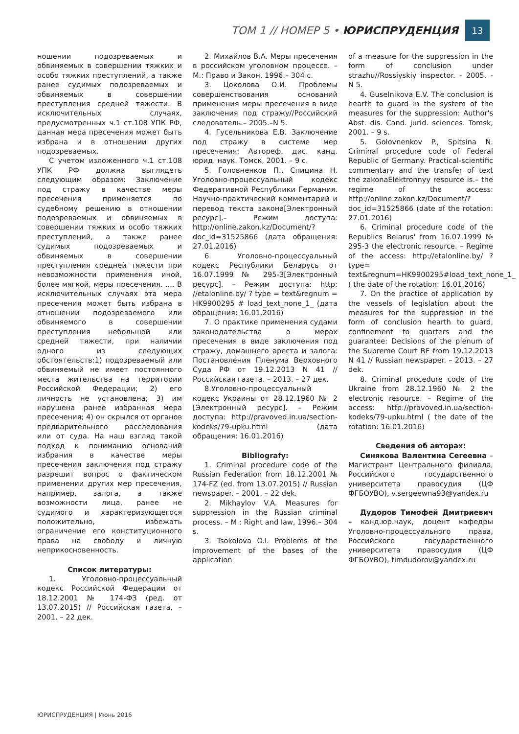ТОМ 1 // НОМЕР 5 • ЮРИСПРУДЕНЦИЯ
13
ношении подозреваемых и обвиняемых в совершении тяжких и особо тяжких преступлений, а также ранее судимых подозреваемых и обвиняемых в совершении преступления средней тяжести. В исключительных случаях, предусмотренных ч.1 ст.108 УПК РФ, данная мера пресечения может быть избрана и в отношении других подозреваемых.
С учетом изложенного ч.1 ст.108 УПК РФ должна выглядеть следующим образом: Заключение под стражу в качестве меры пресечения применяется по судебному решению в отношении подозреваемых и обвиняемых в совершении тяжких и особо тяжких преступлений, а также ранее судимых подозреваемых и обвиняемых в совершении преступления средней тяжести при невозможности применения иной, более мягкой, меры пресечения. .... В исключительных случаях эта мера пресечения может быть избрана в отношении подозреваемого или обвиняемого в совершении преступления небольшой или средней тяжести, при наличии одного из следующих обстоятельств:1) подозреваемый или обвиняемый не имеет постоянного места жительства на территории Российской Федерации; 2) его личность не установлена; 3) им нарушена ранее избранная мера пресечения; 4) он скрылся от органов предварительного расследования или от суда. На наш взгляд такой подход к пониманию оснований избрания в качестве меры пресечения заключения под стражу разрешит вопрос о фактическом применении других мер пресечения, например, залога, а также возможности лица, ранее не судимого и характеризующегося положительно, избежать ограничение его конституционного права на свободу и личную неприкосновенность.
Список литературы:
1. Уголовно-процессуальный кодекс Российской Федерации от 18.12.2001 № 174-ФЗ (ред. от 13.07.2015) // Российская газета. – 2001. – 22 дек.
2. Михайлов В.А. Меры пресечения в российском уголовном процессе. – М.: Право и Закон, 1996.– 304 с.
3. Цоколова О.И. Проблемы совершенствования оснований применения меры пресечения в виде заключения под стражу//Российский следователь.– 2005.–N 5.
4. Гусельникова Е.В. Заключение под стражу в системе мер пресечения: Автореф. дис. канд. юрид. наук. Томск, 2001. – 9 с.
5. Головненков П., Спицина Н. Уголовно-процессуальный кодекс Федеративной Республики Германия. Научно-практический комментарий и перевод текста закона[Электронный ресурс].– Режим доступа: http://online.zakon.kz/Document/?doc_id=31525866 (дата обращения: 27.01.2016)
6. Уголовно-процессуальный кодекс Республики Беларусь от 16.07.1999 № 295-З[Электронный ресурс]. – Режим доступа: http: //etalonline.by/ ? type = text&regnum = HK9900295 # load_text_none_1_ (дата обращения: 16.01.2016)
7. О практике применения судами законодательства о мерах пресечения в виде заключения под стражу, домашнего ареста и залога: Постановления Пленума Верховного Суда РФ от 19.12.2013 N 41 // Российская газета. – 2013. – 27 дек.
8.Уголовно-процессуальный кодекс Украины от 28.12.1960 № 2 [Электронный ресурс]. – Режим доступа: http://pravoved.in.ua/section-kodeks/79-upku.html (дата обращения: 16.01.2016)
Bibliografy:
1. Criminal procedure code of the Russian Federation from 18.12.2001 № 174-FZ (ed. from 13.07.2015) // Russian newspaper. – 2001. – 22 dek.
2. Mikhaylov V.A. Measures for suppression in the Russian criminal process. – M.: Right and law, 1996.– 304 s.
3. Tsokolova O.I. Problems of the improvement of the bases of the application
of a measure for the suppression in the form of conclusion under strazhu//Rossiyskiy inspector. - 2005. - N 5.
4. Guselnikova E.V. The conclusion is hearth to guard in the system of the measures for the suppression: Author's Abst. dis. Cand. jurid. sciences. Tomsk, 2001. – 9 s.
5. Golovnenkov P., Spitsina N. Criminal procedure code of Federal Republic of Germany. Practical-scientific commentary and the transfer of text the zakonaElektronnyy resource is.– the regime of the access: http://online.zakon.kz/Document/?doc_id=31525866 (date of the rotation: 27.01.2016)
6. Criminal procedure code of the Republics Belarus' from 16.07.1999 № 295-3 the electronic resource. – Regime of the access: http://etalonline.by/ ? type= text&regnum=HK9900295#load_text_none_1_ ( the date of the rotation: 16.01.2016)
7. On the practice of application by the vessels of legislation about the measures for the suppression in the form of conclusion hearth to guard, confinement to quarters and the guarantee: Decisions of the plenum of the Supreme Court RF from 19.12.2013 N 41 // Russian newspaper. – 2013. – 27 dek.
8. Criminal procedure code of the Ukraine from 28.12.1960 № 2 the electronic resource. – Regime of the access: http://pravoved.in.ua/section-kodeks/79-upku.html ( the date of the rotation: 16.01.2016)
Сведения об авторах:
Синякова Валентина Сегеевна – Магистрант Центрального филиала, Российского государственного университета правосудия (ЦФ ФГБОУВО), v.sergeewna93@yandex.ru
Дудоров Тимофей Дмитриевич – канд.юр.наук, доцент кафедры Уголовно-процессуального права, Российского государственного университета правосудия (ЦФ ФГБОУВО), timdudorov@yandex.ru
ЮРИСПРУДЕНЦИЯ | Июнь 2016